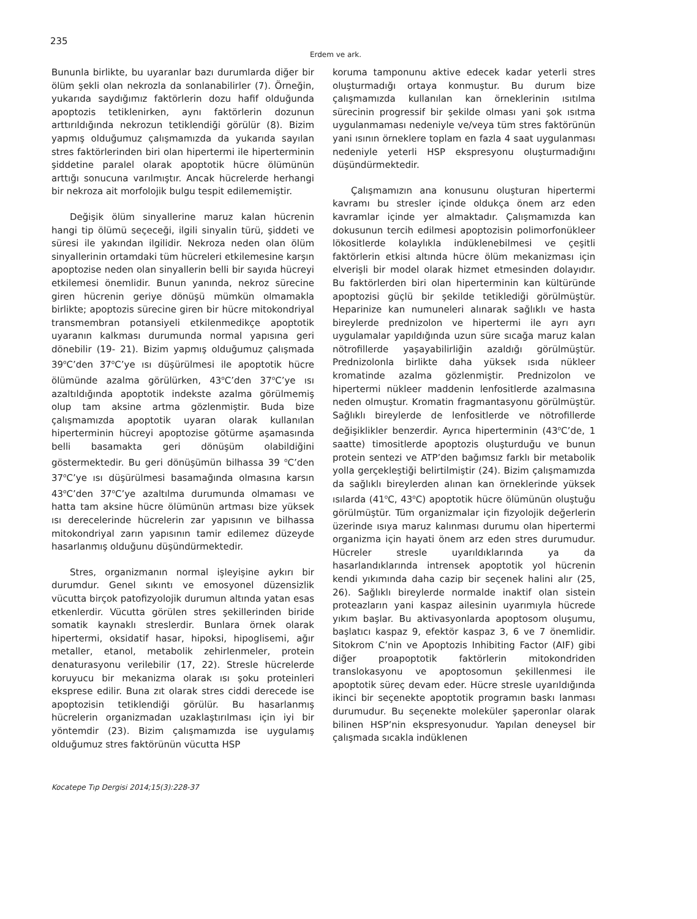235
Erdem ve ark.
Bununla birlikte, bu uyaranlar bazı durumlarda diğer bir ölüm şekli olan nekrozla da sonlanabilirler (7). Örneğin, yukarıda saydığımız faktörlerin dozu hafif olduğunda apoptozis tetiklenirken, aynı faktörlerin dozunun arttırıldığında nekrozun tetiklendiği görülür (8). Bizim yapmış olduğumuz çalışmamızda da yukarıda sayılan stres faktörlerinden biri olan hipertermi ile hiperterminin şiddetine paralel olarak apoptotik hücre ölümünün arttığı sonucuna varılmıştır. Ancak hücrelerde herhangi bir nekroza ait morfolojik bulgu tespit edilememiştir.
Değişik ölüm sinyallerine maruz kalan hücrenin hangi tip ölümü seçeceği, ilgili sinyalin türü, şiddeti ve süresi ile yakından ilgilidir. Nekroza neden olan ölüm sinyallerinin ortamdaki tüm hücreleri etkilemesine karşın apoptozise neden olan sinyallerin belli bir sayıda hücreyi etkilemesi önemlidir. Bunun yanında, nekroz sürecine giren hücrenin geriye dönüşü mümkün olmamakla birlikte; apoptozis sürecine giren bir hücre mitokondriyal transmembran potansiyeli etkilenmedikçe apoptotik uyaranın kalkması durumunda normal yapısına geri dönebilir (19- 21). Bizim yapmış olduğumuz çalışmada 39<sup>o</sup>C’den 37<sup>o</sup>C’ye ısı düşürülmesi ile apoptotik hücre ölümünde azalma görülürken, 43<sup>o</sup>C’den 37<sup>o</sup>C’ye ısı azaltıldığında apoptotik indekste azalma görülmemiş olup tam aksine artma gözlenmiştir. Buda bize çalışmamızda apoptotik uyaran olarak kullanılan hiperterminin hücreyi apoptozise götürme aşamasında belli basamakta geri dönüşüm olabildiğini göstermektedir. Bu geri dönüşümün bilhassa 39 <sup>o</sup>C’den 37<sup>o</sup>C’ye ısı düşürülmesi basamağında olmasına karsın 43<sup>o</sup>C’den 37<sup>o</sup>C’ye azaltılma durumunda olmaması ve hatta tam aksine hücre ölümünün artması bize yüksek ısı derecelerinde hücrelerin zar yapısının ve bilhassa mitokondriyal zarın yapısının tamir edilemez düzeyde hasarlanmış olduğunu düşündürmektedir.
Stres, organizmanın normal işleyişine aykırı bir durumdur. Genel sıkıntı ve emosyonel düzensizlik vücutta birçok patofizyolojik durumun altında yatan esas etkenlerdir. Vücutta görülen stres şekillerinden biride somatik kaynaklı streslerdir. Bunlara örnek olarak hipertermi, oksidatif hasar, hipoksi, hipoglisemi, ağır metaller, etanol, metabolik zehirlenmeler, protein denaturasyonu verilebilir (17, 22). Stresle hücrelerde koruyucu bir mekanizma olarak ısı şoku proteinleri eksprese edilir. Buna zıt olarak stres ciddi derecede ise apoptozisin tetiklendiği görülür. Bu hasarlanmış hücrelerin organizmadan uzaklaştırılması için iyi bir yöntemdir (23). Bizim çalışmamızda ise uygulamış olduğumuz stres faktörünün vücutta HSP
koruma tamponunu aktive edecek kadar yeterli stres oluşturmadığı ortaya konmuştur. Bu durum bize çalışmamızda kullanılan kan örneklerinin ısıtılma sürecinin progressif bir şekilde olması yani şok ısıtma uygulanmaması nedeniyle ve/veya tüm stres faktörünün yani ısının örneklere toplam en fazla 4 saat uygulanması nedeniyle yeterli HSP ekspresyonu oluşturmadığını düşündürmektedir.
Çalışmamızın ana konusunu oluşturan hipertermi kavramı bu stresler içinde oldukça önem arz eden kavramlar içinde yer almaktadır. Çalışmamızda kan dokusunun tercih edilmesi apoptozisin polimorfonükleer lökositlerde kolaylıkla indüklenebilmesi ve çeşitli faktörlerin etkisi altında hücre ölüm mekanizması için elverişli bir model olarak hizmet etmesinden dolayıdır. Bu faktörlerden biri olan hiperterminin kan kültüründe apoptozisi güçlü bir şekilde tetiklediği görülmüştür. Heparinize kan numuneleri alınarak sağlıklı ve hasta bireylerde prednizolon ve hipertermi ile ayrı ayrı uygulamalar yapıldığında uzun süre sıcağa maruz kalan nötrofillerde yaşayabilirliğin azaldığı görülmüştür. Prednizolonla birlikte daha yüksek ısıda nükleer kromatinde azalma gözlenmiştir. Prednizolon ve hipertermi nükleer maddenin lenfositlerde azalmasına neden olmuştur. Kromatin fragmantasyonu görülmüştür. Sağlıklı bireylerde de lenfositlerde ve nötrofillerde değişiklikler benzerdir. Ayrıca hiperterminin (43<sup>o</sup>C’de, 1 saatte) timositlerde apoptozis oluşturduğu ve bunun protein sentezi ve ATP’den bağımsız farklı bir metabolik yolla gerçekleştiği belirtilmiştir (24). Bizim çalışmamızda da sağlıklı bireylerden alınan kan örneklerinde yüksek ısılarda (41<sup>o</sup>C, 43<sup>o</sup>C) apoptotik hücre ölümünün oluştuğu görülmüştür. Tüm organizmalar için fizyolojik değerlerin üzerinde ısıya maruz kalınması durumu olan hipertermi organizma için hayati önem arz eden stres durumudur. Hücreler stresle uyarıldıklarında ya da hasarlandıklarında intrensek apoptotik yol hücrenin kendi yıkımında daha cazip bir seçenek halini alır (25, 26). Sağlıklı bireylerde normalde inaktif olan sistein proteazların yani kaspaz ailesinin uyarımıyla hücrede yıkım başlar. Bu aktivasyonlarda apoptosom oluşumu, başlatıcı kaspaz 9, efektör kaspaz 3, 6 ve 7 önemlidir. Sitokrom C’nin ve Apoptozis Inhibiting Factor (AIF) gibi diğer proapoptotik faktörlerin mitokondriden translokasyonu ve apoptosomun şekillenmesi ile apoptotik süreç devam eder. Hücre stresle uyarıldığında ikinci bir seçenekte apoptotik programın baskı lanması durumudur. Bu seçenekte moleküler şaperonlar olarak bilinen HSP’nin ekspresyonudur. Yapılan deneysel bir çalışmada sıcakla indüklenen
Kocatepe Tıp Dergisi 2014;15(3):228-37